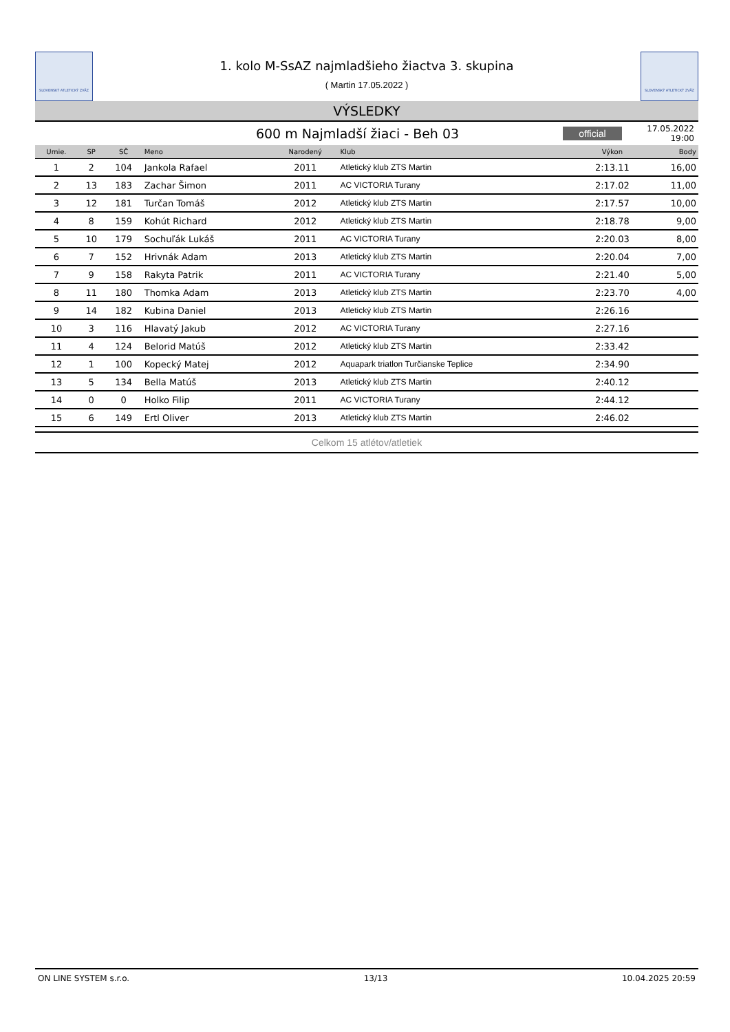SLOVENSKÝ ATLETICKÝ ZVÄZ
1. kolo M-SsAZ najmladšieho žiactva 3. skupina
( Martin 17.05.2022 )
SLOVENSKÝ ATLETICKÝ ZVÄZ
VÝSLEDKY
600 m Najmladší žiaci - Beh 03
official
17.05.2022 19:00
| Umie. | SP | SČ | Meno | Narodený | Klub | Výkon | Body |
| --- | --- | --- | --- | --- | --- | --- | --- |
| 1 | 2 | 104 | Jankola Rafael | 2011 | Atletický klub ZTS Martin | 2:13.11 | 16,00 |
| 2 | 13 | 183 | Zachar Šimon | 2011 | AC VICTORIA Turany | 2:17.02 | 11,00 |
| 3 | 12 | 181 | Turčan Tomáš | 2012 | Atletický klub ZTS Martin | 2:17.57 | 10,00 |
| 4 | 8 | 159 | Kohút Richard | 2012 | Atletický klub ZTS Martin | 2:18.78 | 9,00 |
| 5 | 10 | 179 | Sochuľák Lukáš | 2011 | AC VICTORIA Turany | 2:20.03 | 8,00 |
| 6 | 7 | 152 | Hrivnák Adam | 2013 | Atletický klub ZTS Martin | 2:20.04 | 7,00 |
| 7 | 9 | 158 | Rakyta Patrik | 2011 | AC VICTORIA Turany | 2:21.40 | 5,00 |
| 8 | 11 | 180 | Thomka Adam | 2013 | Atletický klub ZTS Martin | 2:23.70 | 4,00 |
| 9 | 14 | 182 | Kubina Daniel | 2013 | Atletický klub ZTS Martin | 2:26.16 | |
| 10 | 3 | 116 | Hlavatý Jakub | 2012 | AC VICTORIA Turany | 2:27.16 | |
| 11 | 4 | 124 | Belorid Matúš | 2012 | Atletický klub ZTS Martin | 2:33.42 | |
| 12 | 1 | 100 | Kopecký Matej | 2012 | Aquapark triatlon Turčianske Teplice | 2:34.90 | |
| 13 | 5 | 134 | Bella Matúš | 2013 | Atletický klub ZTS Martin | 2:40.12 | |
| 14 | 0 | 0 | Holko Filip | 2011 | AC VICTORIA Turany | 2:44.12 | |
| 15 | 6 | 149 | Ertl Oliver | 2013 | Atletický klub ZTS Martin | 2:46.02 | |
Celkom 15 atlétov/atletiek
ON LINE SYSTEM s.r.o. 13/13 10.04.2025 20:59